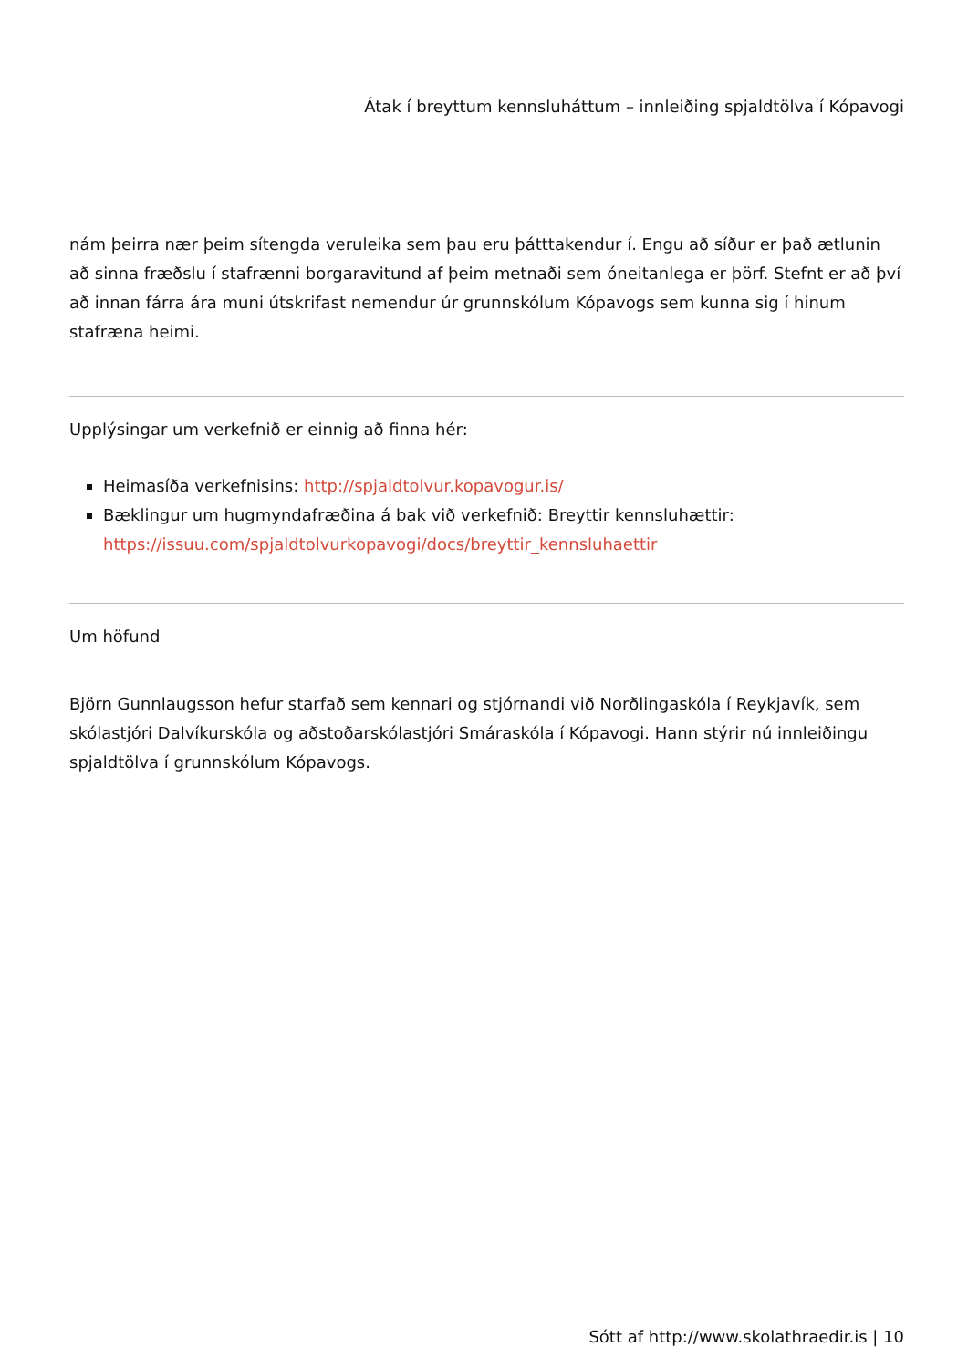Átak í breyttum kennsluháttum – innleiðing spjaldtölva í Kópavogi
nám þeirra nær þeim sítengda veruleika sem þau eru þátttakendur í. Engu að síður er það ætlunin að sinna fræðslu í stafrænni borgaravitund af þeim metnaði sem óneitanlega er þörf. Stefnt er að því að innan fárra ára muni útskrifast nemendur úr grunnskólum Kópavogs sem kunna sig í hinum stafræna heimi.
Upplýsingar um verkefnið er einnig að finna hér:
Heimasíða verkefnisins: http://spjaldtolvur.kopavogur.is/
Bæklingur um hugmyndafræðina á bak við verkefnið: Breyttir kennsluhættir: https://issuu.com/spjaldtolvurkopavogi/docs/breyttir_kennsluhaettir
Um höfund
Björn Gunnlaugsson hefur starfað sem kennari og stjórnandi við Norðlingaskóla í Reykjavík, sem skólastjóri Dalvíkurskóla og aðstoðarskólastjóri Smáraskóla í Kópavogi. Hann stýrir nú innleiðingu spjaldtölva í grunnskólum Kópavogs.
Sótt af http://www.skolathraedir.is | 10